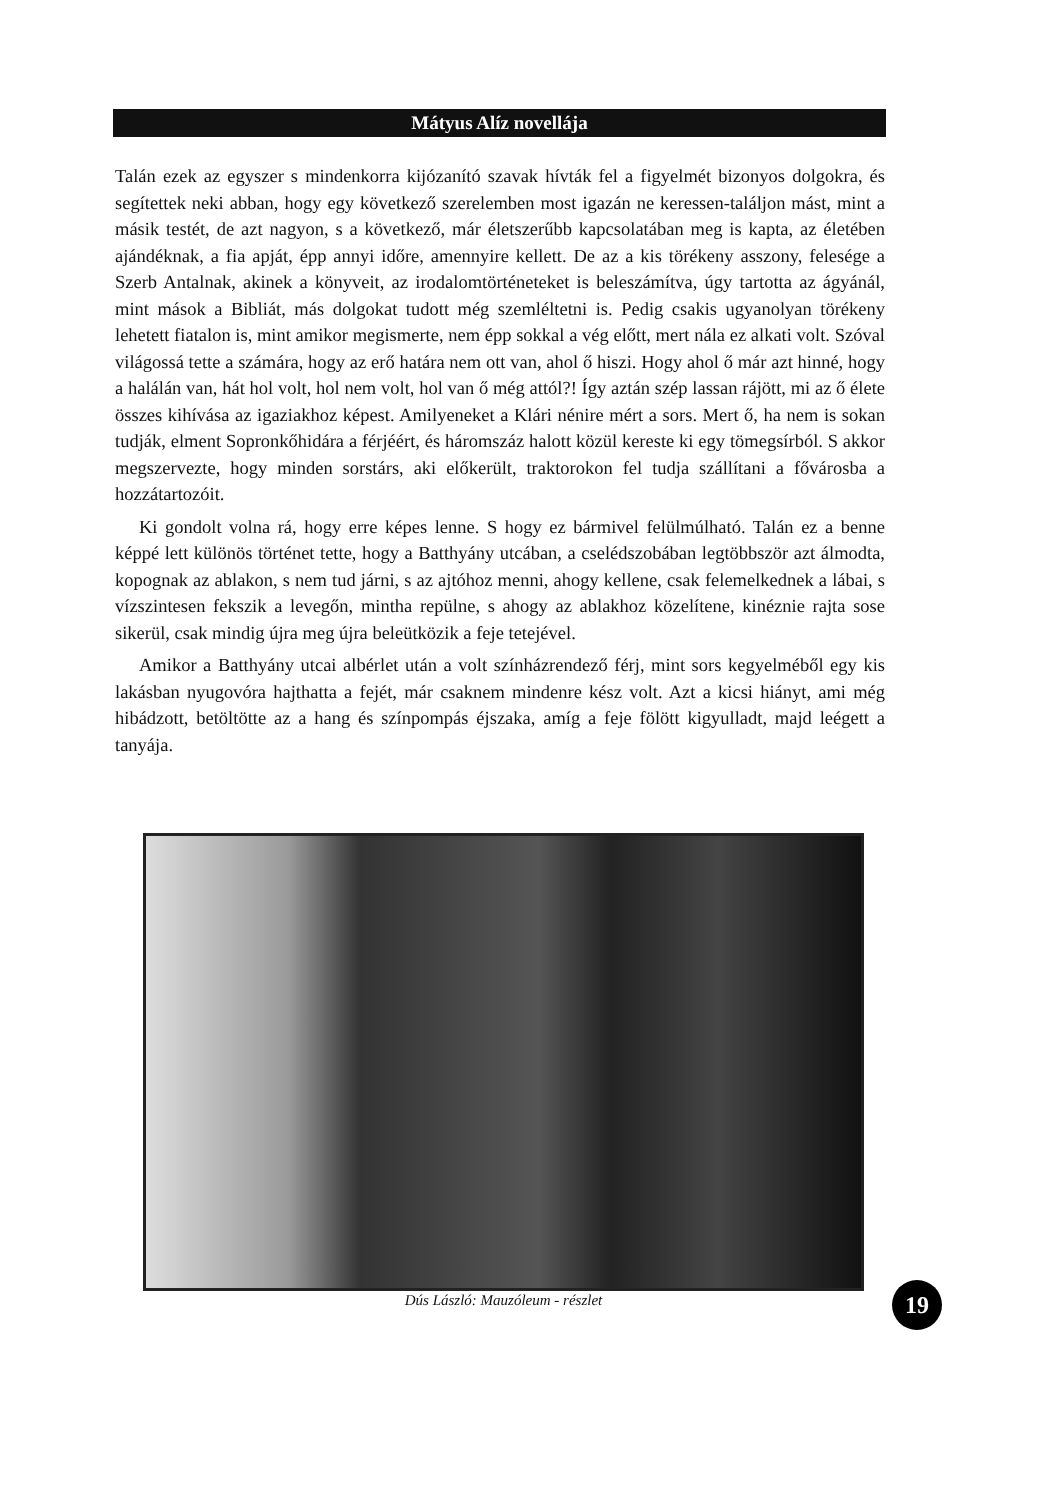Mátyus Alíz novellája
Talán ezek az egyszer s mindenkorra kijózanító szavak hívták fel a figyelmét bizonyos dolgokra, és segítettek neki abban, hogy egy következő szerelemben most igazán ne keressen-találjon mást, mint a másik testét, de azt nagyon, s a következő, már életszerűbb kapcsolatában meg is kapta, az életében ajándéknak, a fia apját, épp annyi időre, amennyire kellett. De az a kis törékeny asszony, felesége a Szerb Antalnak, akinek a könyveit, az irodalomtörténeteket is beleszámítva, úgy tartotta az ágyánál, mint mások a Bibliát, más dolgokat tudott még szemléltetni is. Pedig csakis ugyanolyan törékeny lehetett fiatalon is, mint amikor megismerte, nem épp sokkal a vég előtt, mert nála ez alkati volt. Szóval világossá tette a számára, hogy az erő határa nem ott van, ahol ő hiszi. Hogy ahol ő már azt hinné, hogy a halálán van, hát hol volt, hol nem volt, hol van ő még attól?! Így aztán szép lassan rájött, mi az ő élete összes kihívása az igaziakhoz képest. Amilyeneket a Klári nénire mért a sors. Mert ő, ha nem is sokan tudják, elment Sopronkőhidára a férjéért, és háromszáz halott közül kereste ki egy tömegsírból. S akkor megszervezte, hogy minden sorstárs, aki előkerült, traktorokon fel tudja szállítani a fővárosba a hozzátartozóit.
Ki gondolt volna rá, hogy erre képes lenne. S hogy ez bármivel felülmúlható. Talán ez a benne képpé lett különös történet tette, hogy a Batthyány utcában, a cselédszobában legtöbbször azt álmodta, kopognak az ablakon, s nem tud járni, s az ajtóhoz menni, ahogy kellene, csak felemelkednek a lábai, s vízszintesen fekszik a levegőn, mintha repülne, s ahogy az ablakhoz közelítene, kinéznie rajta sose sikerül, csak mindig újra meg újra beleütközik a feje tetejével.
Amikor a Batthyány utcai albérlet után a volt színházrendező férj, mint sors kegyelméből egy kis lakásban nyugovóra hajthatta a fejét, már csaknem mindenre kész volt. Azt a kicsi hiányt, ami még hibádzott, betöltötte az a hang és színpompás éjszaka, amíg a feje fölött kigyulladt, majd leégett a tanyája.
Dús László: Mauzóleum - részlet 19